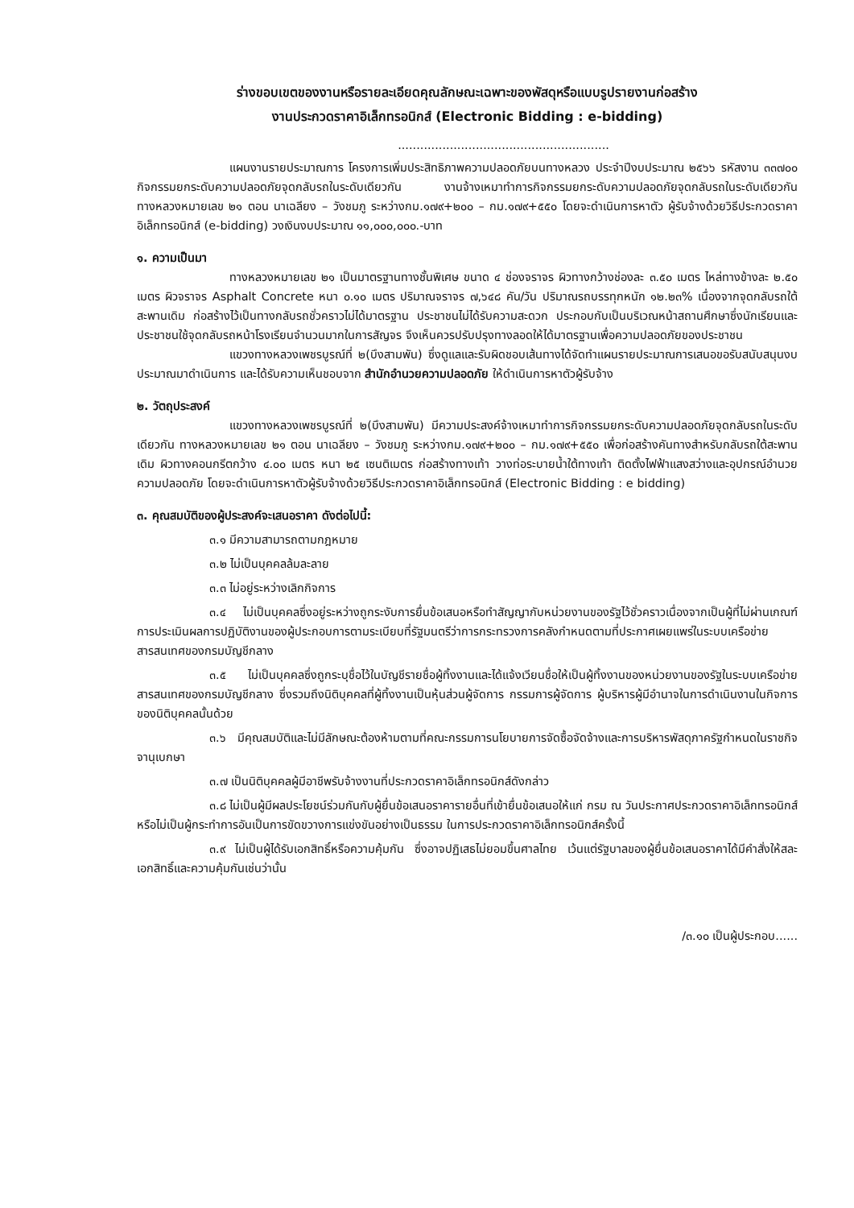ร่างขอบเขตของงานหรือรายละเอียดคุณลักษณะเฉพาะของพัสดุหรือแบบรูปรายงานก่อสร้าง
งานประกวดราคาอิเล็กทรอนิกส์ (Electronic Bidding : e-bidding)
.........................................................
แผนงานรายประมาณการ โครงการเพิ่มประสิทธิภาพความปลอดภัยบนทางหลวง ประจำปีงบประมาณ ๒๕๖๖ รหัสงาน ๓๓๗๐๐ กิจกรรมยกระดับความปลอดภัยจุดกลับรถในระดับเดียวกัน งานจ้างเหมาทำการกิจกรรมยกระดับความปลอดภัยจุดกลับรถในระดับเดียวกัน ทางหลวงหมายเลข ๒๑ ตอน นาเฉลียง – วังชมภู ระหว่างกม.๑๗๙+๒๐๐ – กม.๑๗๙+๕๕๐ โดยจะดำเนินการหาตัว ผู้รับจ้างด้วยวิธีประกวดราคาอิเล็กทรอนิกส์ (e-bidding) วงเงินงบประมาณ ๑๑,๐๐๐,๐๐๐.-บาท
๑. ความเป็นมา
ทางหลวงหมายเลข ๒๑ เป็นมาตรฐานทางชั้นพิเศษ ขนาด ๔ ช่องจราจร ผิวทางกว้างช่องละ ๓.๕๐ เมตร ไหล่ทางข้างละ ๒.๕๐ เมตร ผิวจราจร Asphalt Concrete หนา ๐.๑๐ เมตร ปริมาณจราจร ๗,๖๔๘ คัน/วัน ปริมาณรถบรรทุกหนัก ๑๒.๒๓% เนื่องจากจุดกลับรถใต้สะพานเดิม ก่อสร้างไว้เป็นทางกลับรถชั่วคราวไม่ได้มาตรฐาน ประชาชนไม่ได้รับความสะดวก ประกอบกับเป็นบริเวณหน้าสถานศึกษาซึ่งนักเรียนและประชาชนใช้จุดกลับรถหน้าโรงเรียนจำนวนมากในการสัญจร จึงเห็นควรปรับปรุงทางลอดให้ได้มาตรฐานเพื่อความปลอดภัยของประชาชน
แขวงทางหลวงเพชรบูรณ์ที่ ๒(บึงสามพัน) ซึ่งดูแลและรับผิดชอบเส้นทางได้จัดทำแผนรายประมาณการเสนอขอรับสนับสนุนงบประมาณมาดำเนินการ และได้รับความเห็นชอบจาก สำนักอำนวยความปลอดภัย ให้ดำเนินการหาตัวผู้รับจ้าง
๒. วัตถุประสงค์
แขวงทางหลวงเพชรบูรณ์ที่ ๒(บึงสามพัน) มีความประสงค์จ้างเหมาทำการกิจกรรมยกระดับความปลอดภัยจุดกลับรถในระดับเดียวกัน ทางหลวงหมายเลข ๒๑ ตอน นาเฉลียง – วังชมภู ระหว่างกม.๑๗๙+๒๐๐ – กม.๑๗๙+๕๕๐ เพื่อก่อสร้างคันทางสำหรับกลับรถใต้สะพานเดิม ผิวทางคอนกรีตกว้าง ๔.๐๐ เมตร หนา ๒๕ เซนติเมตร ก่อสร้างทางเท้า วางท่อระบายน้ำใต้ทางเท้า ติดตั้งไฟฟ้าแสงสว่างและอุปกรณ์อำนวยความปลอดภัย โดยจะดำเนินการหาตัวผู้รับจ้างด้วยวิธีประกวดราคาอิเล็กทรอนิกส์ (Electronic Bidding : e bidding)
๓. คุณสมบัติของผู้ประสงค์จะเสนอราคา ดังต่อไปนี้:
๓.๑ มีความสามารถตามกฎหมาย
๓.๒ ไม่เป็นบุคคลล้มละลาย
๓.๓ ไม่อยู่ระหว่างเลิกกิจการ
๓.๔ ไม่เป็นบุคคลซึ่งอยู่ระหว่างถูกระงับการยื่นข้อเสนอหรือทำสัญญากับหน่วยงานของรัฐไว้ชั่วคราวเนื่องจากเป็นผู้ที่ไม่ผ่านเกณฑ์การประเมินผลการปฏิบัติงานของผู้ประกอบการตามระเบียบที่รัฐมนตรีว่าการกระทรวงการคลังกำหนดตามที่ประกาศเผยแพร่ในระบบเครือข่ายสารสนเทศของกรมบัญชีกลาง
๓.๕ ไม่เป็นบุคคลซึ่งถูกระบุชื่อไว้ในบัญชีรายชื่อผู้ทิ้งงานและได้แจ้งเวียนชื่อให้เป็นผู้ทิ้งงานของหน่วยงานของรัฐในระบบเครือข่ายสารสนเทศของกรมบัญชีกลาง ซึ่งรวมถึงนิติบุคคลที่ผู้ทิ้งงานเป็นหุ้นส่วนผู้จัดการ กรรมการผู้จัดการ ผู้บริหารผู้มีอำนาจในการดำเนินงานในกิจการของนิติบุคคลนั้นด้วย
๓.๖ มีคุณสมบัติและไม่มีลักษณะต้องห้ามตามที่คณะกรรมการนโยบายการจัดซื้อจัดจ้างและการบริหารพัสดุภาครัฐกำหนดในราชกิจจานุเบกษา
๓.๗ เป็นนิติบุคคลผู้มีอาชีพรับจ้างงานที่ประกวดราคาอิเล็กทรอนิกส์ดังกล่าว
๓.๘ ไม่เป็นผู้มีผลประโยชน์ร่วมกันกับผู้ยื่นข้อเสนอราคารายอื่นที่เข้ายื่นข้อเสนอให้แก่ กรม ณ วันประกาศประกวดราคาอิเล็กทรอนิกส์ หรือไม่เป็นผู้กระทำการอันเป็นการขัดขวางการแข่งขันอย่างเป็นธรรม ในการประกวดราคาอิเล็กทรอนิกส์ครั้งนี้
๓.๙ ไม่เป็นผู้ได้รับเอกสิทธิ์หรือความคุ้มกัน ซึ่งอาจปฏิเสธไม่ยอมขึ้นศาลไทย เว้นแต่รัฐบาลของผู้ยื่นข้อเสนอราคาได้มีคำสั่งให้สละเอกสิทธิ์และความคุ้มกันเช่นว่านั้น
/๓.๑๐ เป็นผู้ประกอบ......